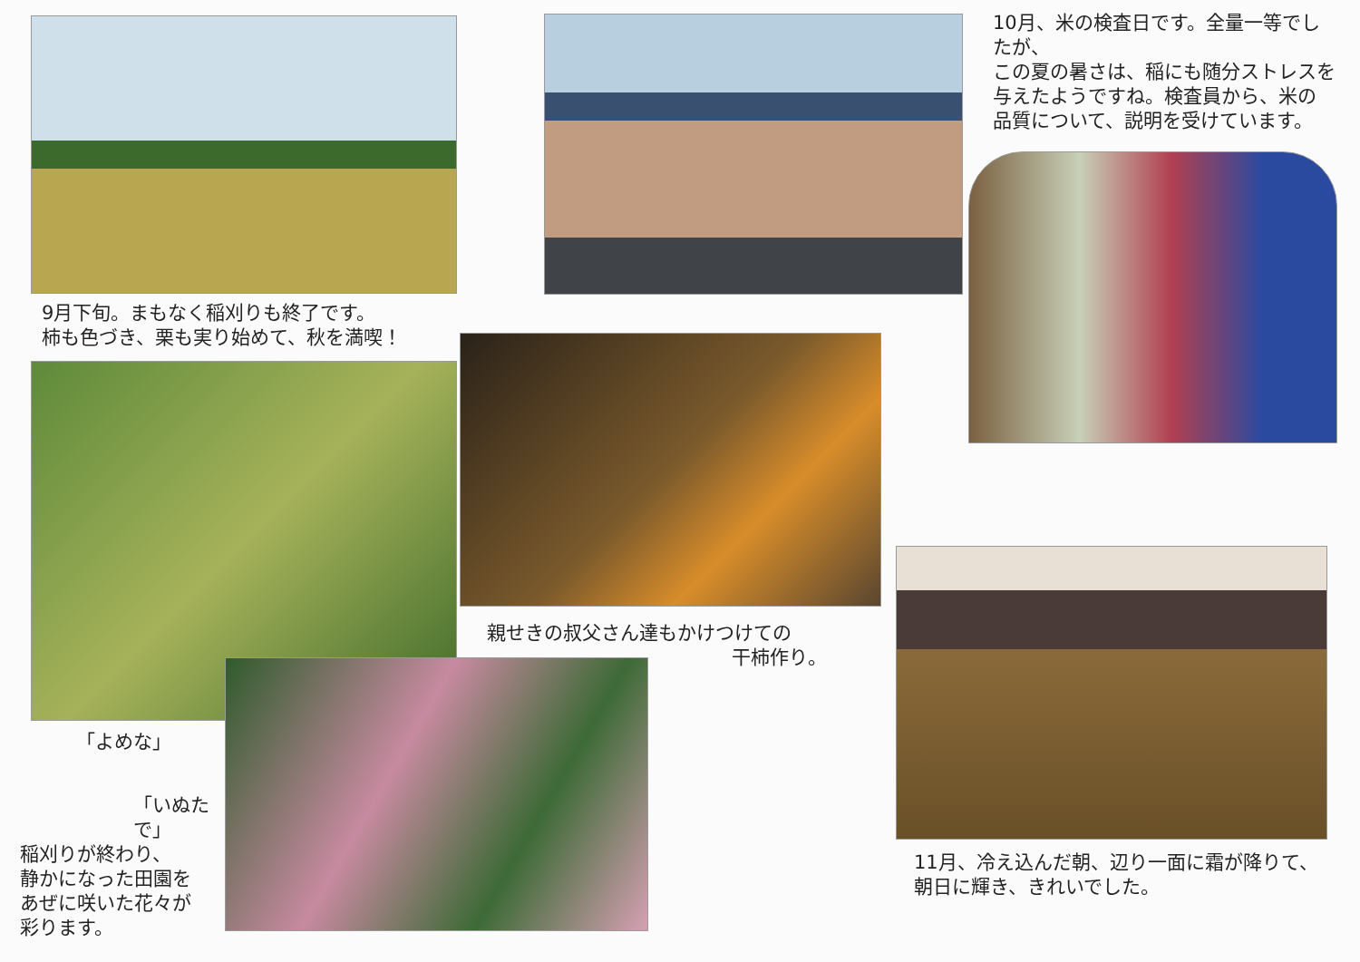9月下旬。まもなく稲刈りも終了です。
柿も色づき、栗も実り始めて、秋を満喫！
「よめな」
「いぬたで」
稲刈りが終わり、
静かになった田園を
あぜに咲いた花々が
彩ります。
親せきの叔父さん達もかけつけての
干柿作り。
10月、米の検査日です。全量一等でしたが、
この夏の暑さは、稲にも随分ストレスを
与えたようですね。検査員から、米の
品質について、説明を受けています。
11月、冷え込んだ朝、辺り一面に霜が降りて、
朝日に輝き、きれいでした。